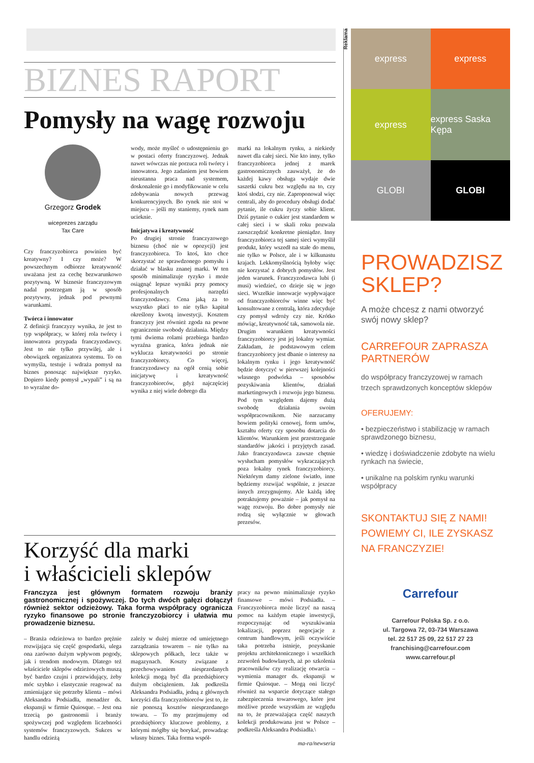BIZNES RAPORT
Pomysły na wagę rozwoju
Grzegorz Grodek
wiceprezes zarządu
Tax Care
Czy franczyzobiorca powinien być kreatywny? I czy może? W powszechnym odbiorze kreatywność uważana jest za cechę bezwarunkowo pozytywną. W biznesie franczyzowym nadal postrzegam ją w sposób pozytywny, jednak pod pewnymi warunkami.
Twórca i innowator
Z definicji franczyzy wynika, że jest to typ współpracy, w której rola twórcy i innowatora przypada franczyzodawcy. Jest to nie tylko przywilej, ale i obowiązek organizatora systemu. To on wymyśla, testuje i wdraża pomysł na biznes ponosząc największe ryzyko. Dopiero kiedy pomysł „wypali” i są na to wyraźne do-
wody, może myśleć o udostępnieniu go w postaci oferty franczyzowej. Jednak nawet wówczas nie porzuca roli twórcy i innowatora. Jego zadaniem jest bowiem nieustanna praca nad systemem, doskonalenie go i modyfikowanie w celu zdobywania nowych przewag konkurencyjnych. Bo rynek nie stoi w miejscu – jeśli my staniemy, rynek nam ucieknie.
Inicjatywa i kreatywność
Po drugiej stronie franczyzowego biznesu (choć nie w opozycji) jest franczyzobiorca. To ktoś, kto chce skorzystać ze sprawdzonego pomysłu i działać w blasku znanej marki. W ten sposób minimalizuje ryzyko i może osiągnąć lepsze wyniki przy pomocy profesjonalnych narzędzi franczyzodawcy. Cena jaką za to wszystko płaci to nie tylko kapitał określony kwotą inwestycji. Kosztem franczyzy jest również zgoda na pewne ograniczenie swobody działania. Między tymi dwiema rolami przebiega bardzo wyraźna granica, która jednak nie wyklucza kreatywności po stronie franczyzobiorcy. Co więcej, franczyzodawcy na ogół cenią sobie inicjatywę i kreatywność franczyzobiorców, gdyż najczęściej wynika z niej wiele dobrego dla
marki na lokalnym rynku, a niekiedy nawet dla całej sieci. Nie kto inny, tylko franczyzobiorca jednej z marek gastronomicznych zauważył, że do każdej kawy obsługa wydaje dwie saszetki cukru bez względu na to, czy ktoś słodzi, czy nie. Zaproponował więc centrali, aby do procedury obsługi dodać pytanie, ile cukru życzy sobie klient. Dziś pytanie o cukier jest standardem w całej sieci i w skali roku pozwala zaoszczędzić konkretne pieniądze. Inny franczyzobiorca tej samej sieci wymyślił produkt, który wszedł na stałe do menu, nie tylko w Polsce, ale i w kilkunastu krajach. Lekkomyślnością byłoby więc nie korzystać z dobrych pomysłów. Jest jeden warunek. Franczyzodawca lubi (i musi) wiedzieć, co dzieje się w jego sieci. Wszelkie innowacje wypływające od franczyzobiorców winne więc być konsultowane z centralą, która zdecyduje czy pomysł wdroży czy nie. Krótko mówiąc, kreatywność tak, samowola nie.
Drugim warunkiem kreatywności franczyzobiorcy jest jej lokalny wymiar. Zakładam, że podstawowym celem franczyzobiorcy jest dbanie o interesy na lokalnym rynku i jego kreatywność będzie dotyczyć w pierwszej kolejności własnego podwórka – sposobów pozyskiwania klientów, działań marketingowych i rozwoju jego biznesu. Pod tym względem dajemy dużą swobodę działania swoim współpracownikom. Nie narzucamy bowiem polityki cenowej, form umów, kształtu oferty czy sposobu dotarcia do klientów. Warunkiem jest przestrzeganie standardów jakości i przyjętych zasad. Jako franczyzodawca zawsze chętnie wysłucham pomysłów wykraczających poza lokalny rynek franczyzobiorcy. Niektórym damy zielone światło, inne będziemy rozwijać wspólnie, z jeszcze innych zrezygnujemy. Ale każdą ideę potraktujemy poważnie – jak pomysł na wagę rozwoju. Bo dobre pomysły nie rodzą się wyłącznie w głowach prezesów.
Korzyść dla marki
i właścicieli sklepów
Franczyza jest głównym formatem rozwoju branży gastronomicznej i spożywczej. Do tych dwóch gałęzi dołączył również sektor odzieżowy. Taka forma współpracy ogranicza ryzyko finansowe po stronie franczyzobiorcy i ułatwia mu prowadzenie biznesu.
– Branża odzieżowa to bardzo prężnie rozwijająca się część gospodarki, ulega ona zarówno dużym wpływom pogody, jak i trendom modowym. Dlatego też właściciele sklepów odzieżowych muszą być bardzo czujni i przewidujący, żeby móc szybko i elastycznie reagować na zmieniające się potrzeby klienta – mówi Aleksandra Podsiadła, menadżer ds. ekspansji w firmie Quiosque. – Jest ona trzecią po gastronomii i branży spożywczej pod względem liczebności systemów franczyzowych. Sukces w handlu odzieżą
zależy w dużej mierze od umiejętnego zarządzania towarem – nie tylko na sklepowych półkach, lecz także w magazynach. Koszty związane z przechowywaniem niesprzedanych kolekcji mogą być dla przedsiębiorcy dużym obciążeniem. Jak podkreśla Aleksandra Podsiadła, jedną z głównych korzyści dla franczyzobiorców jest to, że nie ponoszą kosztów niesprzedanego towaru. – To my przejmujemy od przedsiębiorcy kluczowe problemy, z którymi mógłby się borykać, prowadząc własny biznes. Taka forma współ-
pracy na pewno minimalizuje ryzyko finansowe – mówi Podsiadła. – Franczyzobiorca może liczyć na naszą pomoc na każdym etapie inwestycji, rozpoczynając od wyszukiwania lokalizacji, poprzez negocjacje z centrum handlowym, jeśli oczywiście taka potrzeba istnieje, pozyskanie projektu architektonicznego i wszelkich zezwoleń budowlanych, aż po szkolenia pracowników czy realizację otwarcia – wymienia manager ds. ekspansji w firmie Quiosque. – Mogą oni liczyć również na wsparcie dotyczące stałego zabezpieczenia towarowego, które jest możliwe przede wszystkim ze względu na to, że przeważająca część naszych kolekcji produkowana jest w Polsce – podkreśla Aleksandra Podsiadła.\
ma-ra/newseria
Reklama
express
express
express
express Saska Kępa
GLOBI
GLOBI
PROWADZISZ
SKLEP?
A może chcesz z nami otworzyć swój nowy sklep?
CARREFOUR ZAPRASZA PARTNERÓW
do współpracy franczyzowej w ramach trzech sprawdzonych konceptów sklepów
OFERUJEMY:
• bezpieczeństwo i stabilizację w ramach sprawdzonego biznesu,
• wiedzę i doświadczenie zdobyte na wielu rynkach na świecie,
• unikalne na polskim rynku warunki współpracy
SKONTAKTUJ SIĘ Z NAMI!
POWIEMY CI, ILE ZYSKASZ NA FRANCZYZIE!
Carrefour
Carrefour Polska Sp. z o.o.
ul. Targowa 72, 03-734 Warszawa
tel. 22 517 25 09, 22 517 27 23
franchising@carrefour.com
www.carrefour.pl